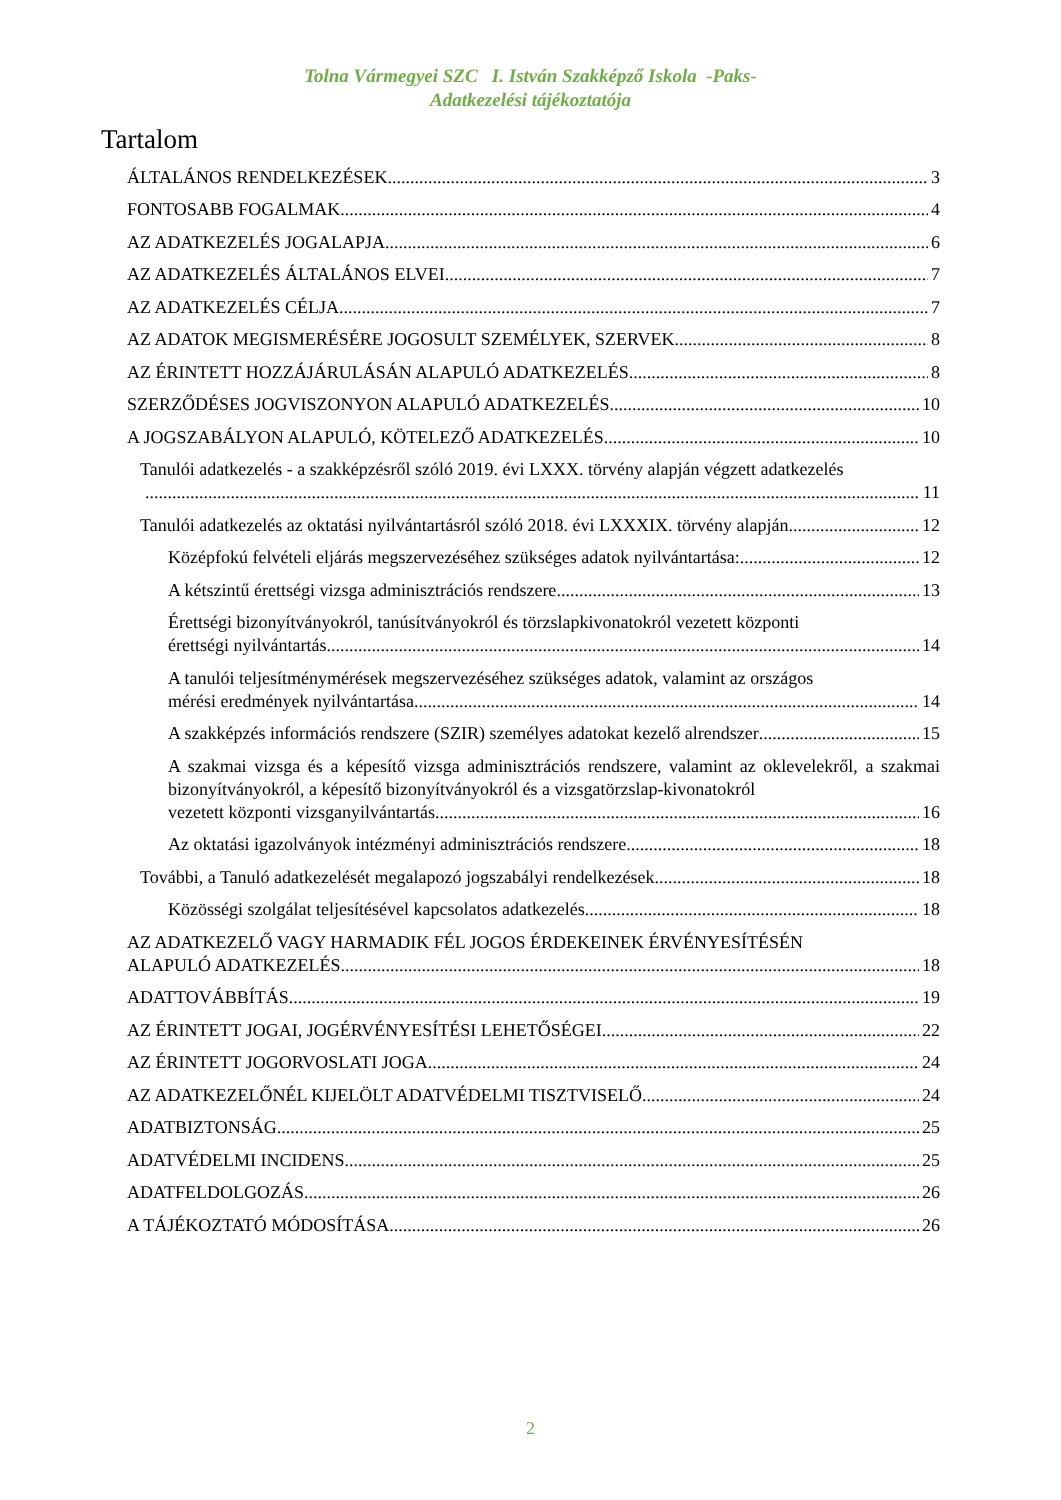Tolna Vármegyei SZC I. István Szakképző Iskola -Paks-
Adatkezelési tájékoztatója
Tartalom
ÁLTALÁNOS RENDELKEZÉSEK 3
FONTOSABB FOGALMAK 4
AZ ADATKEZELÉS JOGALAPJA 6
AZ ADATKEZELÉS ÁLTALÁNOS ELVEI 7
AZ ADATKEZELÉS CÉLJA 7
AZ ADATOK MEGISMERÉSÉRE JOGOSULT SZEMÉLYEK, SZERVEK 8
AZ ÉRINTETT HOZZÁJÁRULÁSÁN ALAPULÓ ADATKEZELÉS 8
SZERZŐDÉSES JOGVISZONYON ALAPULÓ ADATKEZELÉS 10
A JOGSZABÁLYON ALAPULÓ, KÖTELEZŐ ADATKEZELÉS 10
Tanulói adatkezelés - a szakképzésről szóló 2019. évi LXXX. törvény alapján végzett adatkezelés
11
Tanulói adatkezelés az oktatási nyilvántartásról szóló 2018. évi LXXXIX. törvény alapján 12
Középfokú felvételi eljárás megszervezéséhez szükséges adatok nyilvántartása: 12
A kétszintű érettségi vizsga adminisztrációs rendszere 13
Érettségi bizonyítványokról, tanúsítványokról és törzslapkivonatokról vezetett központi
érettségi nyilvántartás 14
A tanulói teljesítménymérések megszervezéséhez szükséges adatok, valamint az országos
mérési eredmények nyilvántartása 14
A szakképzés információs rendszere (SZIR) személyes adatokat kezelő alrendszer 15
A szakmai vizsga és a képesítő vizsga adminisztrációs rendszere, valamint az oklevelekről, a szakmai bizonyítványokról, a képesítő bizonyítványokról és a vizsgatörzslap-kivonatokról
vezetett központi vizsganyilvántartás 16
Az oktatási igazolványok intézményi adminisztrációs rendszere 18
További, a Tanuló adatkezelését megalapozó jogszabályi rendelkezések 18
Közösségi szolgálat teljesítésével kapcsolatos adatkezelés 18
AZ ADATKEZELŐ VAGY HARMADIK FÉL JOGOS ÉRDEKEINEK ÉRVÉNYESÍTÉSÉN
ALAPULÓ ADATKEZELÉS 18
ADATTOVÁBBÍTÁS 19
AZ ÉRINTETT JOGAI, JOGÉRVÉNYESÍTÉSI LEHETŐSÉGEI 22
AZ ÉRINTETT JOGORVOSLATI JOGA 24
AZ ADATKEZELŐNÉL KIJELÖLT ADATVÉDELMI TISZTVISELŐ 24
ADATBIZTONSÁG 25
ADATVÉDELMI INCIDENS 25
ADATFELDOLGOZÁS 26
A TÁJÉKOZTATÓ MÓDOSÍTÁSA 26
2